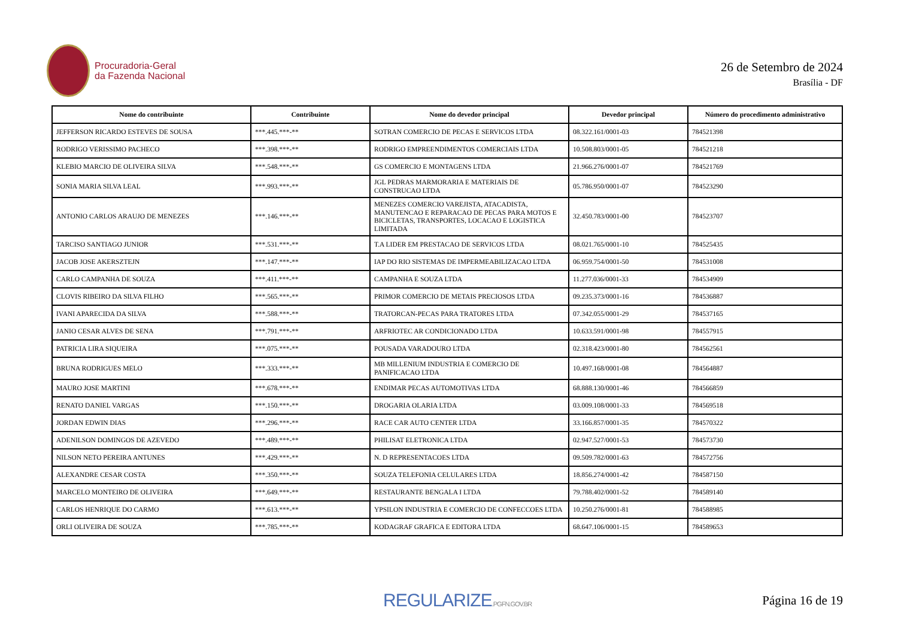Procuradoria-Geral
da Fazenda Nacional
26 de Setembro de 2024
Brasília - DF
| Nome do contribuinte | Contribuinte | Nome do devedor principal | Devedor principal | Número do procedimento administrativo |
| --- | --- | --- | --- | --- |
| JEFFERSON RICARDO ESTEVES DE SOUSA | ***.445.***-** | SOTRAN COMERCIO DE PECAS E SERVICOS LTDA | 08.322.161/0001-03 | 784521398 |
| RODRIGO VERISSIMO PACHECO | ***.398.***-** | RODRIGO EMPREENDIMENTOS COMERCIAIS LTDA | 10.508.803/0001-05 | 784521218 |
| KLEBIO MARCIO DE OLIVEIRA SILVA | ***.548.***-** | GS COMERCIO E MONTAGENS LTDA | 21.966.276/0001-07 | 784521769 |
| SONIA MARIA SILVA LEAL | ***.993.***-** | JGL PEDRAS MARMORARIA E MATERIAIS DE CONSTRUCAO LTDA | 05.786.950/0001-07 | 784523290 |
| ANTONIO CARLOS ARAUJO DE MENEZES | ***.146.***-** | MENEZES COMERCIO VAREJISTA, ATACADISTA, MANUTENCAO E REPARACAO DE PECAS PARA MOTOS E BICICLETAS, TRANSPORTES, LOCACAO E LOGISTICA LIMITADA | 32.450.783/0001-00 | 784523707 |
| TARCISO SANTIAGO JUNIOR | ***.531.***-** | T.A LIDER EM PRESTACAO DE SERVICOS LTDA | 08.021.765/0001-10 | 784525435 |
| JACOB JOSE AKERSZTEJN | ***.147.***-** | IAP DO RIO SISTEMAS DE IMPERMEABILIZACAO LTDA | 06.959.754/0001-50 | 784531008 |
| CARLO CAMPANHA DE SOUZA | ***.411.***-** | CAMPANHA E SOUZA LTDA | 11.277.036/0001-33 | 784534909 |
| CLOVIS RIBEIRO DA SILVA FILHO | ***.565.***-** | PRIMOR COMERCIO DE METAIS PRECIOSOS LTDA | 09.235.373/0001-16 | 784536887 |
| IVANI APARECIDA DA SILVA | ***.588.***-** | TRATORCAN-PECAS PARA TRATORES LTDA | 07.342.055/0001-29 | 784537165 |
| JANIO CESAR ALVES DE SENA | ***.791.***-** | ARFRIOTEC AR CONDICIONADO LTDA | 10.633.591/0001-98 | 784557915 |
| PATRICIA LIRA SIQUEIRA | ***.075.***-** | POUSADA VARADOURO LTDA | 02.318.423/0001-80 | 784562561 |
| BRUNA RODRIGUES MELO | ***.333.***-** | MB MILLENIUM INDUSTRIA E COMERCIO DE PANIFICACAO LTDA | 10.497.168/0001-08 | 784564887 |
| MAURO JOSE MARTINI | ***.678.***-** | ENDIMAR PECAS AUTOMOTIVAS LTDA | 68.888.130/0001-46 | 784566859 |
| RENATO DANIEL VARGAS | ***.150.***-** | DROGARIA OLARIA LTDA | 03.009.108/0001-33 | 784569518 |
| JORDAN EDWIN DIAS | ***.296.***-** | RACE CAR AUTO CENTER LTDA | 33.166.857/0001-35 | 784570322 |
| ADENILSON DOMINGOS DE AZEVEDO | ***.489.***-** | PHILISAT ELETRONICA LTDA | 02.947.527/0001-53 | 784573730 |
| NILSON NETO PEREIRA ANTUNES | ***.429.***-** | N. D REPRESENTACOES LTDA | 09.509.782/0001-63 | 784572756 |
| ALEXANDRE CESAR COSTA | ***.350.***-** | SOUZA TELEFONIA CELULARES LTDA | 18.856.274/0001-42 | 784587150 |
| MARCELO MONTEIRO DE OLIVEIRA | ***.649.***-** | RESTAURANTE BENGALA I LTDA | 79.788.402/0001-52 | 784589140 |
| CARLOS HENRIQUE DO CARMO | ***.613.***-** | YPSILON INDUSTRIA E COMERCIO DE CONFECCOES LTDA | 10.250.276/0001-81 | 784588985 |
| ORLI OLIVEIRA DE SOUZA | ***.785.***-** | KODAGRAF GRAFICA E EDITORA LTDA | 68.647.106/0001-15 | 784589653 |
REGULARIZE.PGFN.GOV.BR
Página 16 de 19